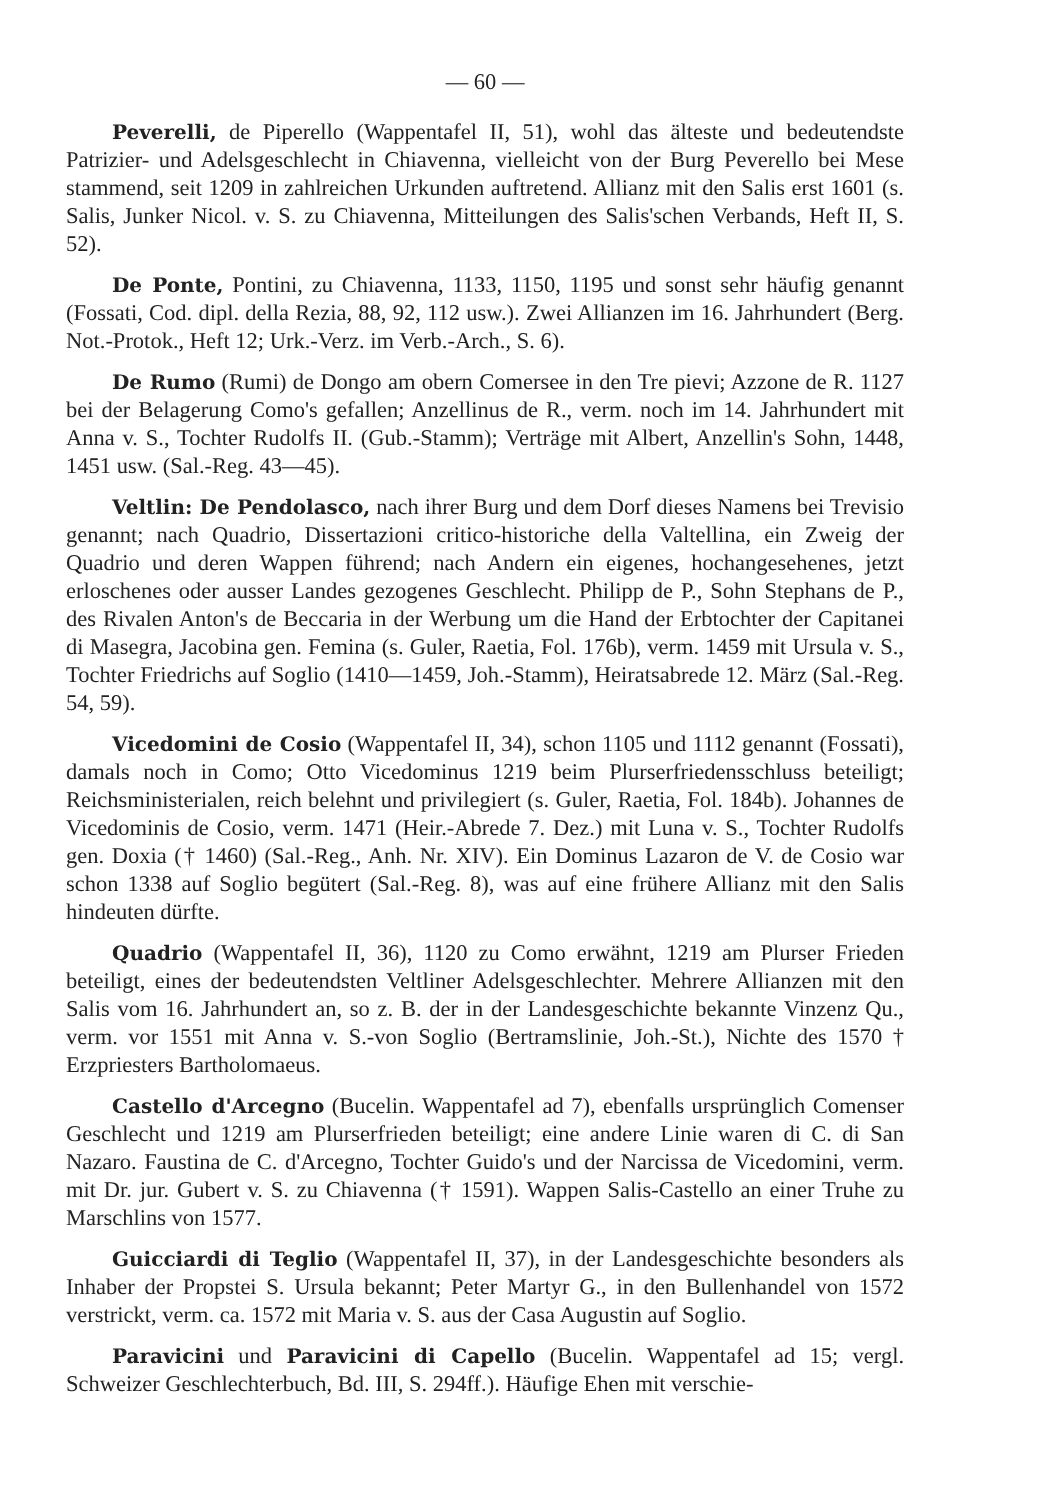— 60 —
Peverelli, de Piperello (Wappentafel II, 51), wohl das älteste und bedeutendste Patrizier- und Adelsgeschlecht in Chiavenna, vielleicht von der Burg Peverello bei Mese stammend, seit 1209 in zahlreichen Urkunden auftretend. Allianz mit den Salis erst 1601 (s. Salis, Junker Nicol. v. S. zu Chiavenna, Mitteilungen des Salis'schen Verbands, Heft II, S. 52).
De Ponte, Pontini, zu Chiavenna, 1133, 1150, 1195 und sonst sehr häufig genannt (Fossati, Cod. dipl. della Rezia, 88, 92, 112 usw.). Zwei Allianzen im 16. Jahrhundert (Berg. Not.-Protok., Heft 12; Urk.-Verz. im Verb.-Arch., S. 6).
De Rumo (Rumi) de Dongo am obern Comersee in den Tre pievi; Azzone de R. 1127 bei der Belagerung Como's gefallen; Anzellinus de R., verm. noch im 14. Jahrhundert mit Anna v. S., Tochter Rudolfs II. (Gub.-Stamm); Verträge mit Albert, Anzellin's Sohn, 1448, 1451 usw. (Sal.-Reg. 43—45).
Veltlin: De Pendolasco, nach ihrer Burg und dem Dorf dieses Namens bei Trevisio genannt; nach Quadrio, Dissertazioni critico-historiche della Valtellina, ein Zweig der Quadrio und deren Wappen führend; nach Andern ein eigenes, hochangesehenes, jetzt erloschenes oder ausser Landes gezogenes Geschlecht. Philipp de P., Sohn Stephans de P., des Rivalen Anton's de Beccaria in der Werbung um die Hand der Erbtochter der Capitanei di Masegra, Jacobina gen. Femina (s. Guler, Raetia, Fol. 176b), verm. 1459 mit Ursula v. S., Tochter Friedrichs auf Soglio (1410—1459, Joh.-Stamm), Heiratsabrede 12. März (Sal.-Reg. 54, 59).
Vicedomini de Cosio (Wappentafel II, 34), schon 1105 und 1112 genannt (Fossati), damals noch in Como; Otto Vicedominus 1219 beim Plurserfriedensschluss beteiligt; Reichsministerialen, reich belehnt und privilegiert (s. Guler, Raetia, Fol. 184b). Johannes de Vicedominis de Cosio, verm. 1471 (Heir.-Abrede 7. Dez.) mit Luna v. S., Tochter Rudolfs gen. Doxia († 1460) (Sal.-Reg., Anh. Nr. XIV). Ein Dominus Lazaron de V. de Cosio war schon 1338 auf Soglio begütert (Sal.-Reg. 8), was auf eine frühere Allianz mit den Salis hindeuten dürfte.
Quadrio (Wappentafel II, 36), 1120 zu Como erwähnt, 1219 am Plurser Frieden beteiligt, eines der bedeutendsten Veltliner Adelsgeschlechter. Mehrere Allianzen mit den Salis vom 16. Jahrhundert an, so z. B. der in der Landesgeschichte bekannte Vinzenz Qu., verm. vor 1551 mit Anna v. S.-von Soglio (Bertramslinie, Joh.-St.), Nichte des 1570 † Erzpriesters Bartholomaeus.
Castello d'Arcegno (Bucelin. Wappentafel ad 7), ebenfalls ursprünglich Comenser Geschlecht und 1219 am Plurserfrieden beteiligt; eine andere Linie waren di C. di San Nazaro. Faustina de C. d'Arcegno, Tochter Guido's und der Narcissa de Vicedomini, verm. mit Dr. jur. Gubert v. S. zu Chiavenna († 1591). Wappen Salis-Castello an einer Truhe zu Marschlins von 1577.
Guicciardi di Teglio (Wappentafel II, 37), in der Landesgeschichte besonders als Inhaber der Propstei S. Ursula bekannt; Peter Martyr G., in den Bullenhandel von 1572 verstrickt, verm. ca. 1572 mit Maria v. S. aus der Casa Augustin auf Soglio.
Paravicini und Paravicini di Capello (Bucelin. Wappentafel ad 15; vergl. Schweizer Geschlechterbuch, Bd. III, S. 294ff.). Häufige Ehen mit verschie-